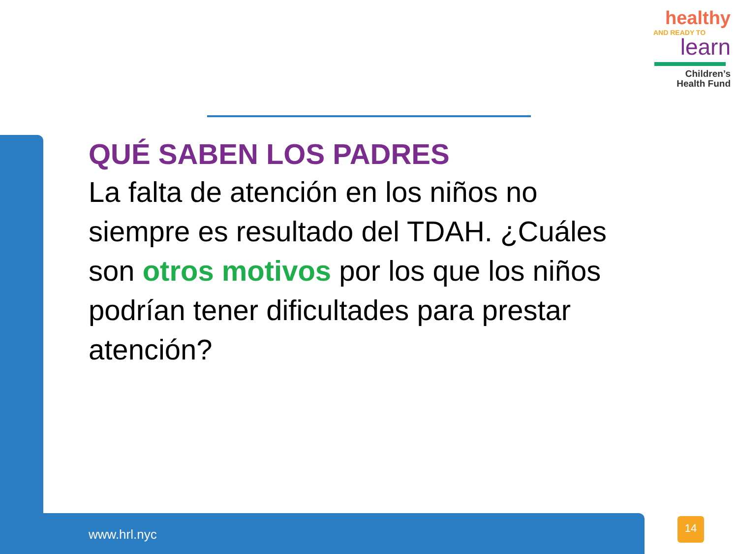healthy
AND READY TO
learn
Children’s
Health Fund
QUÉ SABEN LOS PADRES
La falta de atención en los niños no siempre es resultado del TDAH. ¿Cuáles son otros motivos por los que los niños podrían tener dificultades para prestar atención?
www.hrl.nyc
14